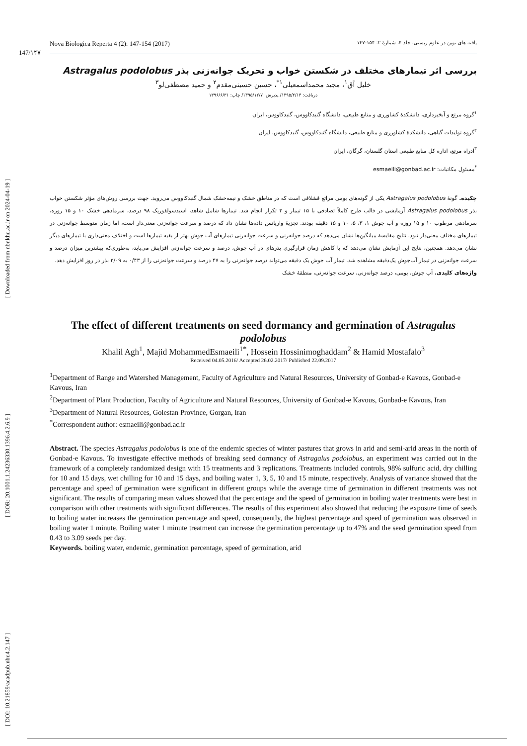[ DOI: 10.21859/acadpub.nbr.4.2.147 ] [ DOR: 20.1001.1.24236330.1396.4.2.6.9 ] [ Downloaded from nbr.khu.ac.ir on 2024-04-19 ]
147/۱۴۷
Nova Biologica Reperta 4 (2): 147-154 (2017) یافته های نوین در علوم زیستی، جلد ۴، شمارۀ ۲: ۱۵۴-۱۴۷
بررسی اثر تیمارهای مختلف در شکستن خواب و تحریک جوانه‌زنی بذر Astragalus podolobus
خلیل آق<sup>۱</sup>، مجید محمداسمعیلی<sup>۱*</sup>، حسین حسینی‌مقدم<sup>۲</sup> و حمید مصطفی‌لو<sup>۳</sup>
دریافت: ۱۳۹۵/۲/۱۴/ پذیرش: ۱۳۹۵/۱۲/۷/ چاپ: ۱۳۹۶/۶/۳۱
<sup>۱</sup> گروه مرتع و آبخیزداری، دانشکدۀ کشاورزی و منابع طبیعی، دانشگاه گنبدکاووس، گنبدکاووس، ایران
<sup>۲</sup> گروه تولیدات گیاهی، دانشکدۀ کشاورزی و منابع طبیعی، دانشگاه گنبدکاووس، گنبدکاووس، ایران
<sup>۳</sup> ادراه مرتع، اداره کل منابع طبیعی استان گلستان، گرگان، ایران
<sup>*</sup> مسئول مکاتبات: esmaeili@gonbad.ac.ir
چکیده. گونۀ Astragalus podolobus یکی از گونه‌های بومی مراتع قشلاقی است که در مناطق خشک و نیمه‌خشک شمال گنبدکاووس می‌روید. جهت بررسی روش‌های مؤثر شکستن خواب بذر Astragalus podolobus آزمایشی در قالب طرح کاملاً تصادفی با ۱۵ تیمار و ۳ تکرار انجام شد. تیمارها شامل شاهد، اسیدسولفوریک ۹۸ درصد، سرمادهی خشک ۱۰ و ۱۵ روزه، سرمادهی مرطوب ۱۰ و ۱۵ روزه و آب جوش ۱، ۳، ۵، ۱۰ و ۱۵ دقیقه بودند. تجزیۀ واریانس داده‌ها نشان داد که درصد و سرعت جوانه‌زنی معنی‌دار است، اما زمان متوسط جوانه‌زنی در تیمارهای مختلف معنی‌دار نبود. نتایج مقایسۀ میانگین‌ها نشان می‌دهد که درصد جوانه‌زنی و سرعت جوانه‌زنی تیمارهای آب جوش بهتر از بقیه تیمارها است و اختلاف معنی‌داری با تیمارهای دیگر نشان می‌دهد. همچنین، نتایج این آزمایش نشان می‌دهد که با کاهش زمان قرارگیری بذرهای در آب جوش، درصد و سرعت جوانه‌زنی افزایش می‌یابد، به‌طوری‌که بیشترین میزان درصد و سرعت جوانه‌زنی در تیمار آب‌جوش یک‌دقیقه مشاهده شد. تیمار آب جوش یک دقیقه می‌تواند درصد جوانه‌زنی را به ۴۷ درصد و سرعت جوانه‌زنی را از ۰/۴۳ به ۳/۰۹ بذر در روز افزایش دهد.
واژه‌های کلیدی. آب جوش، بومی، درصد جوانه‌زنی، سرعت جوانه‌زنی، منطقۀ خشک
The effect of different treatments on seed dormancy and germination of Astragalus podolobus
Khalil Agh<sup>1</sup>, Majid MohammedEsmaeili<sup>1*</sup>, Hossein Hossinimoghaddam<sup>2</sup> & Hamid Mostafalo<sup>3</sup>
Received 04.05.2016/ Accepted 26.02.2017/ Published 22.09.2017
<sup>1</sup> Department of Range and Watershed Management, Faculty of Agriculture and Natural Resources, University of Gonbad-e Kavous, Gonbad-e Kavous, Iran
<sup>2</sup> Department of Plant Production, Faculty of Agriculture and Natural Resources, University of Gonbad-e Kavous, Gonbad-e Kavous, Iran
<sup>3</sup> Department of Natural Resources, Golestan Province, Gorgan, Iran
<sup>*</sup> Correspondent author: esmaeili@gonbad.ac.ir
Abstract. The species Astragalus podolobus is one of the endemic species of winter pastures that grows in arid and semi-arid areas in the north of Gonbad-e Kavous. To investigate effective methods of breaking seed dormancy of Astragalus podolobus, an experiment was carried out in the framework of a completely randomized design with 15 treatments and 3 replications. Treatments included controls, 98% sulfuric acid, dry chilling for 10 and 15 days, wet chilling for 10 and 15 days, and boiling water 1, 3, 5, 10 and 15 minute, respectively. Analysis of variance showed that the percentage and speed of germination were significant in different groups while the average time of germination in different treatments was not significant. The results of comparing mean values showed that the percentage and the speed of germination in boiling water treatments were best in comparison with other treatments with significant differences. The results of this experiment also showed that reducing the exposure time of seeds to boiling water increases the germination percentage and speed, consequently, the highest percentage and speed of germination was observed in boiling water 1 minute. Boiling water 1 minute treatment can increase the germination percentage up to 47% and the seed germination speed from 0.43 to 3.09 seeds per day.
Keywords. boiling water, endemic, germination percentage, speed of germination, arid